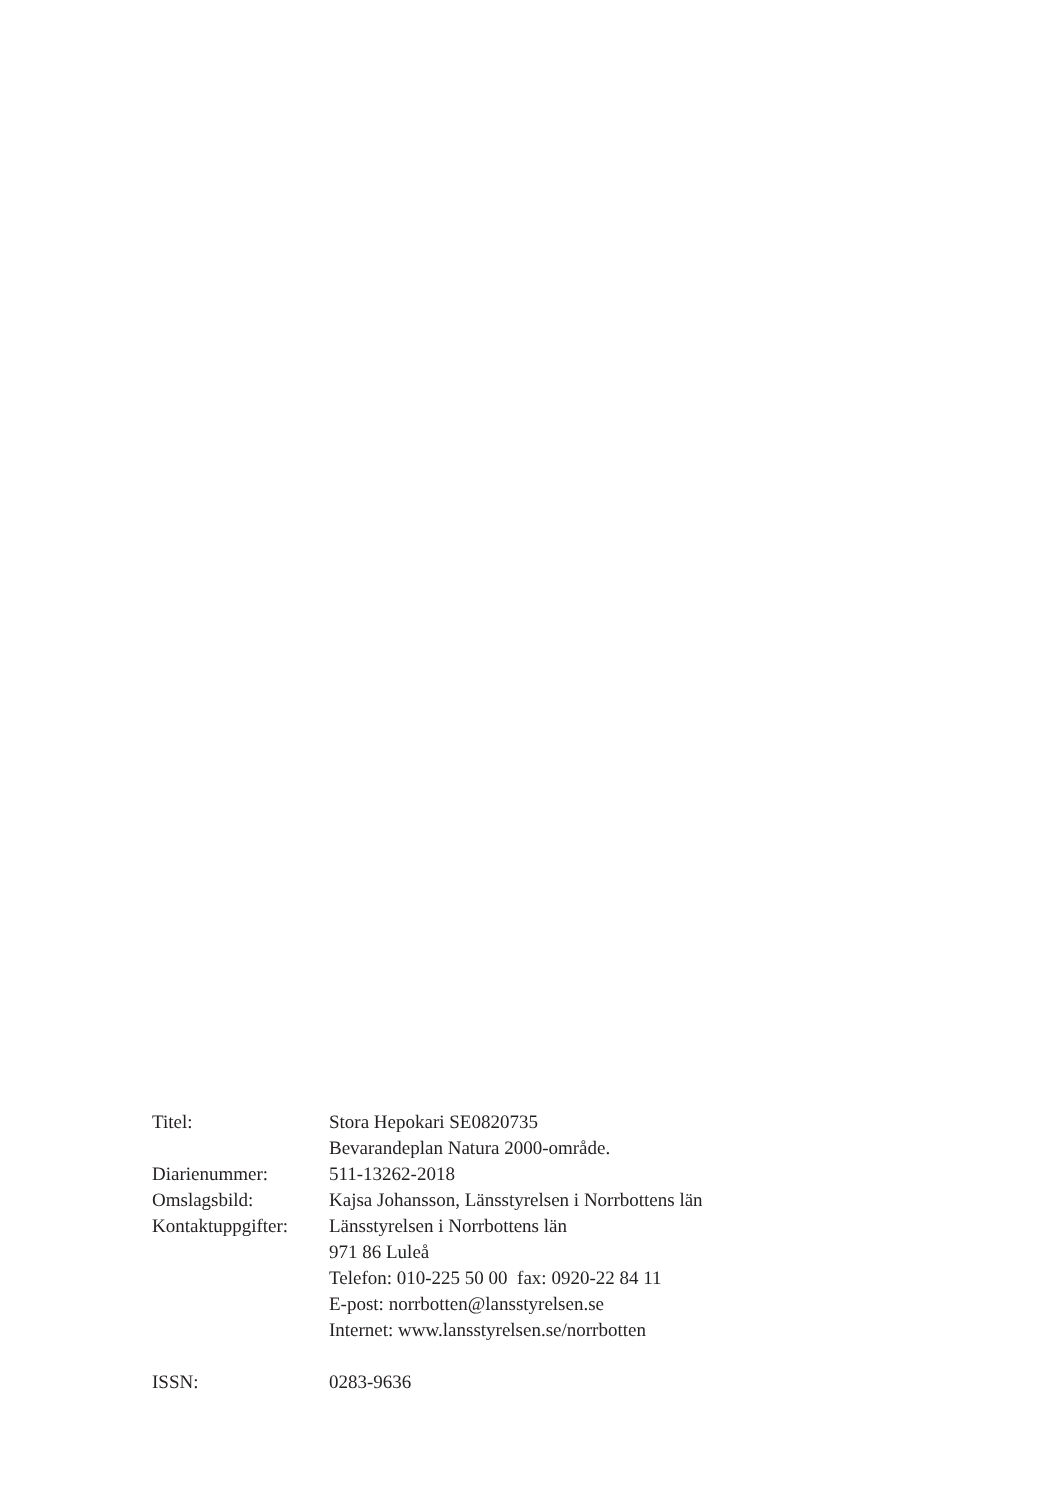Titel: Stora Hepokari SE0820735
Bevarandeplan Natura 2000-område.
Diarienummer: 511-13262-2018
Omslagsbild: Kajsa Johansson, Länsstyrelsen i Norrbottens län
Kontaktuppgifter:
Länsstyrelsen i Norrbottens län
971 86 Luleå
Telefon: 010-225 50 00 fax: 0920-22 84 11
E-post: norrbotten@lansstyrelsen.se
Internet: www.lansstyrelsen.se/norrbotten
ISSN: 0283-9636